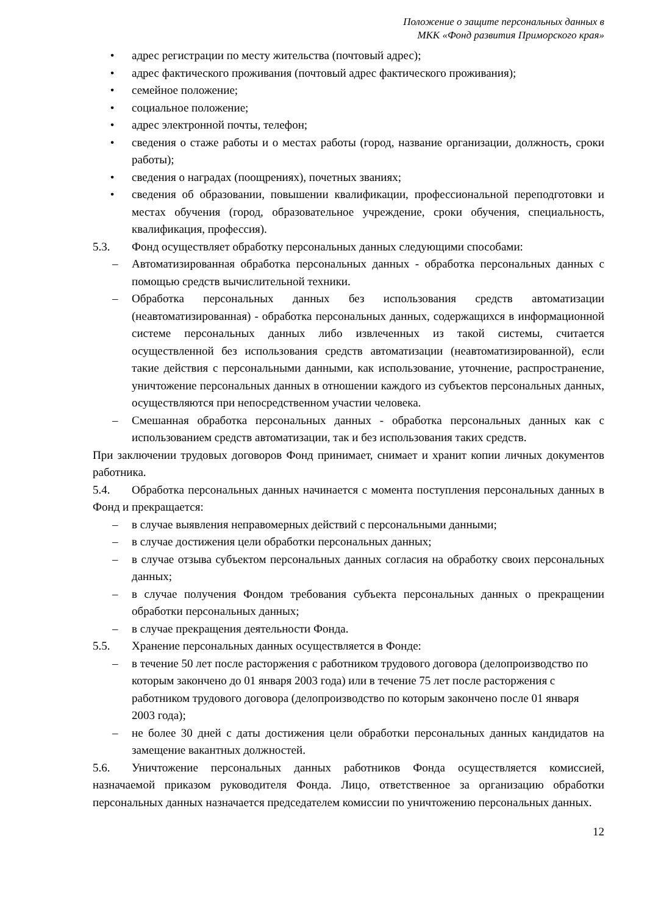Положение о защите персональных данных в
МКК «Фонд развития Приморского края»
• адрес регистрации по месту жительства (почтовый адрес);
• адрес фактического проживания (почтовый адрес фактического проживания);
• семейное положение;
• социальное положение;
• адрес электронной почты, телефон;
• сведения о стаже работы и о местах работы (город, название организации, должность, сроки работы);
• сведения о наградах (поощрениях), почетных званиях;
• сведения об образовании, повышении квалификации, профессиональной переподготовки и местах обучения (город, образовательное учреждение, сроки обучения, специальность, квалификация, профессия).
5.3. Фонд осуществляет обработку персональных данных следующими способами:
– Автоматизированная обработка персональных данных - обработка персональных данных с помощью средств вычислительной техники.
– Обработка персональных данных без использования средств автоматизации (неавтоматизированная) - обработка персональных данных, содержащихся в информационной системе персональных данных либо извлеченных из такой системы, считается осуществленной без использования средств автоматизации (неавтоматизированной), если такие действия с персональными данными, как использование, уточнение, распространение, уничтожение персональных данных в отношении каждого из субъектов персональных данных, осуществляются при непосредственном участии человека.
– Смешанная обработка персональных данных - обработка персональных данных как с использованием средств автоматизации, так и без использования таких средств.
При заключении трудовых договоров Фонд принимает, снимает и хранит копии личных документов работника.
5.4. Обработка персональных данных начинается с момента поступления персональных данных в Фонд и прекращается:
– в случае выявления неправомерных действий с персональными данными;
– в случае достижения цели обработки персональных данных;
– в случае отзыва субъектом персональных данных согласия на обработку своих персональных данных;
– в случае получения Фондом требования субъекта персональных данных о прекращении обработки персональных данных;
– в случае прекращения деятельности Фонда.
5.5. Хранение персональных данных осуществляется в Фонде:
– в течение 50 лет после расторжения с работником трудового договора (делопроизводство по которым закончено до 01 января 2003 года) или в течение 75 лет после расторжения с работником трудового договора (делопроизводство по которым закончено после 01 января 2003 года);
– не более 30 дней с даты достижения цели обработки персональных данных кандидатов на замещение вакантных должностей.
5.6. Уничтожение персональных данных работников Фонда осуществляется комиссией, назначаемой приказом руководителя Фонда. Лицо, ответственное за организацию обработки персональных данных назначается председателем комиссии по уничтожению персональных данных.
12